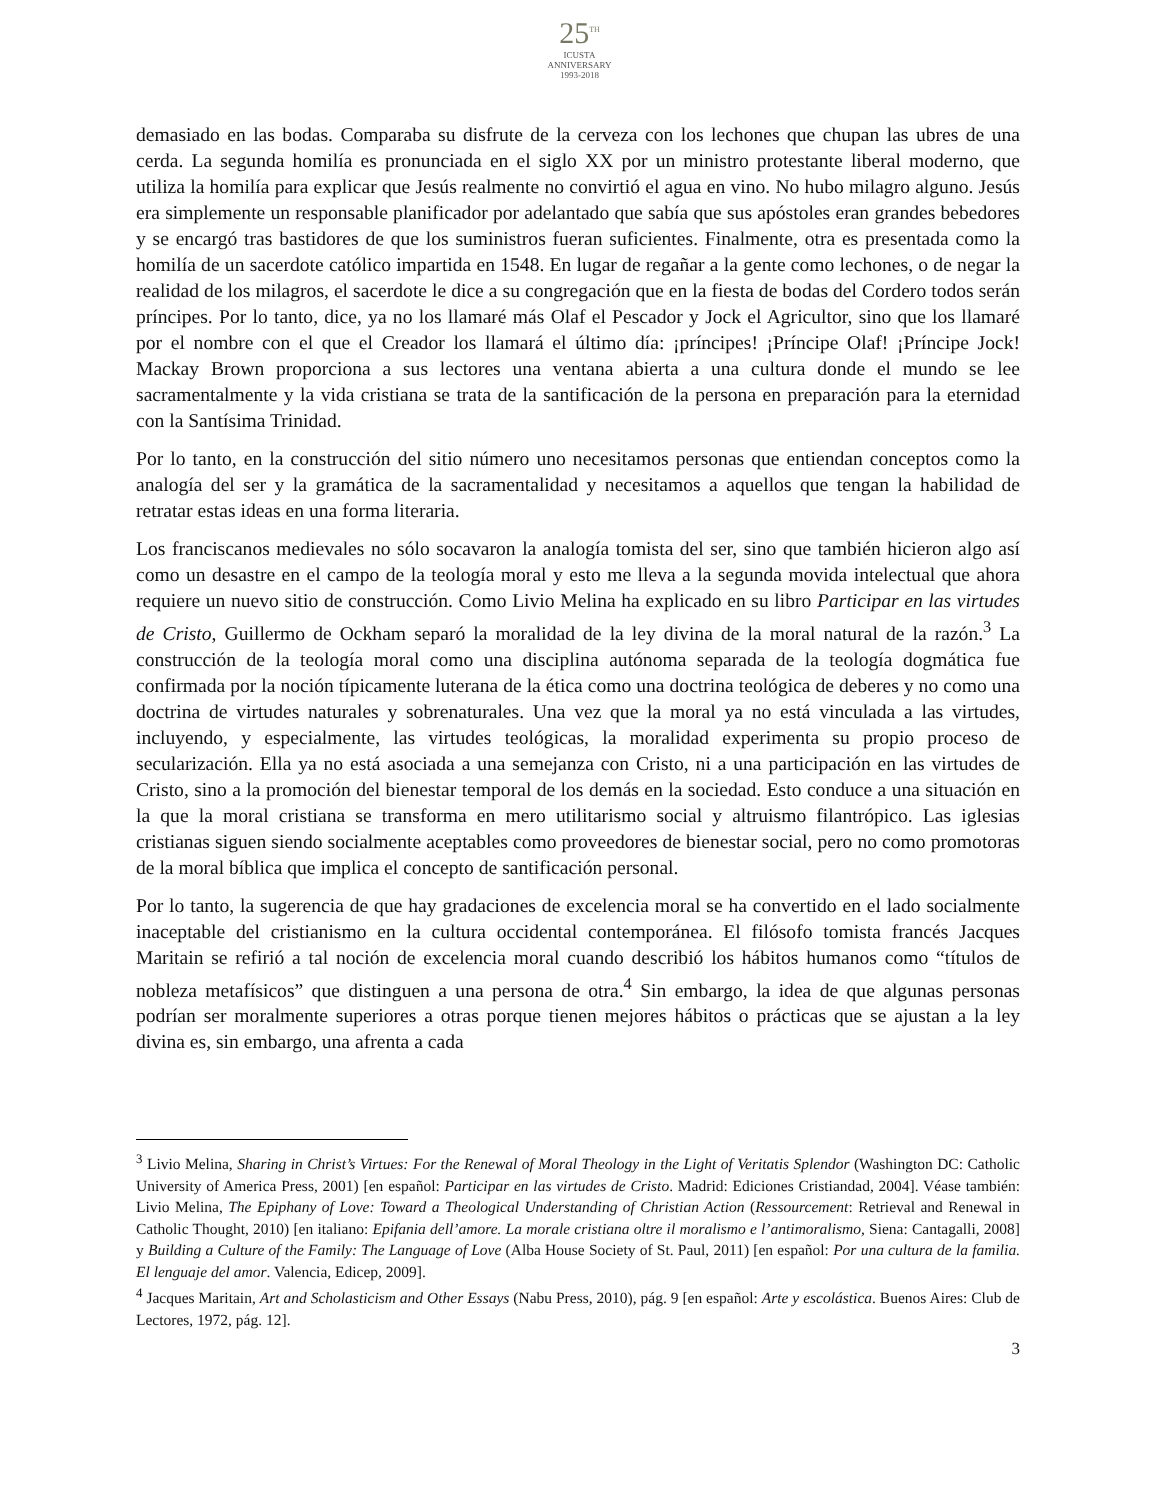25<sup>TH</sup>
ICUSTA
ANNIVERSARY
1993-2018
demasiado en las bodas. Comparaba su disfrute de la cerveza con los lechones que chupan las ubres de una cerda. La segunda homilía es pronunciada en el siglo XX por un ministro protestante liberal moderno, que utiliza la homilía para explicar que Jesús realmente no convirtió el agua en vino. No hubo milagro alguno. Jesús era simplemente un responsable planificador por adelantado que sabía que sus apóstoles eran grandes bebedores y se encargó tras bastidores de que los suministros fueran suficientes. Finalmente, otra es presentada como la homilía de un sacerdote católico impartida en 1548. En lugar de regañar a la gente como lechones, o de negar la realidad de los milagros, el sacerdote le dice a su congregación que en la fiesta de bodas del Cordero todos serán príncipes. Por lo tanto, dice, ya no los llamaré más Olaf el Pescador y Jock el Agricultor, sino que los llamaré por el nombre con el que el Creador los llamará el último día: ¡príncipes! ¡Príncipe Olaf! ¡Príncipe Jock! Mackay Brown proporciona a sus lectores una ventana abierta a una cultura donde el mundo se lee sacramentalmente y la vida cristiana se trata de la santificación de la persona en preparación para la eternidad con la Santísima Trinidad.
Por lo tanto, en la construcción del sitio número uno necesitamos personas que entiendan conceptos como la analogía del ser y la gramática de la sacramentalidad y necesitamos a aquellos que tengan la habilidad de retratar estas ideas en una forma literaria.
Los franciscanos medievales no sólo socavaron la analogía tomista del ser, sino que también hicieron algo así como un desastre en el campo de la teología moral y esto me lleva a la segunda movida intelectual que ahora requiere un nuevo sitio de construcción. Como Livio Melina ha explicado en su libro Participar en las virtudes de Cristo, Guillermo de Ockham separó la moralidad de la ley divina de la moral natural de la razón.<sup>3</sup> La construcción de la teología moral como una disciplina autónoma separada de la teología dogmática fue confirmada por la noción típicamente luterana de la ética como una doctrina teológica de deberes y no como una doctrina de virtudes naturales y sobrenaturales. Una vez que la moral ya no está vinculada a las virtudes, incluyendo, y especialmente, las virtudes teológicas, la moralidad experimenta su propio proceso de secularización. Ella ya no está asociada a una semejanza con Cristo, ni a una participación en las virtudes de Cristo, sino a la promoción del bienestar temporal de los demás en la sociedad. Esto conduce a una situación en la que la moral cristiana se transforma en mero utilitarismo social y altruismo filantrópico. Las iglesias cristianas siguen siendo socialmente aceptables como proveedores de bienestar social, pero no como promotoras de la moral bíblica que implica el concepto de santificación personal.
Por lo tanto, la sugerencia de que hay gradaciones de excelencia moral se ha convertido en el lado socialmente inaceptable del cristianismo en la cultura occidental contemporánea. El filósofo tomista francés Jacques Maritain se refirió a tal noción de excelencia moral cuando describió los hábitos humanos como “títulos de nobleza metafísicos” que distinguen a una persona de otra.<sup>4</sup> Sin embargo, la idea de que algunas personas podrían ser moralmente superiores a otras porque tienen mejores hábitos o prácticas que se ajustan a la ley divina es, sin embargo, una afrenta a cada
<sup>3</sup> Livio Melina, Sharing in Christ’s Virtues: For the Renewal of Moral Theology in the Light of Veritatis Splendor (Washington DC: Catholic University of America Press, 2001) [en español: Participar en las virtudes de Cristo. Madrid: Ediciones Cristiandad, 2004]. Véase también: Livio Melina, The Epiphany of Love: Toward a Theological Understanding of Christian Action (Ressourcement: Retrieval and Renewal in Catholic Thought, 2010) [en italiano: Epifania dell’amore. La morale cristiana oltre il moralismo e l’antimoralismo, Siena: Cantagalli, 2008] y Building a Culture of the Family: The Language of Love (Alba House Society of St. Paul, 2011) [en español: Por una cultura de la familia. El lenguaje del amor. Valencia, Edicep, 2009].
<sup>4</sup> Jacques Maritain, Art and Scholasticism and Other Essays (Nabu Press, 2010), pág. 9 [en español: Arte y escolástica. Buenos Aires: Club de Lectores, 1972, pág. 12].
3